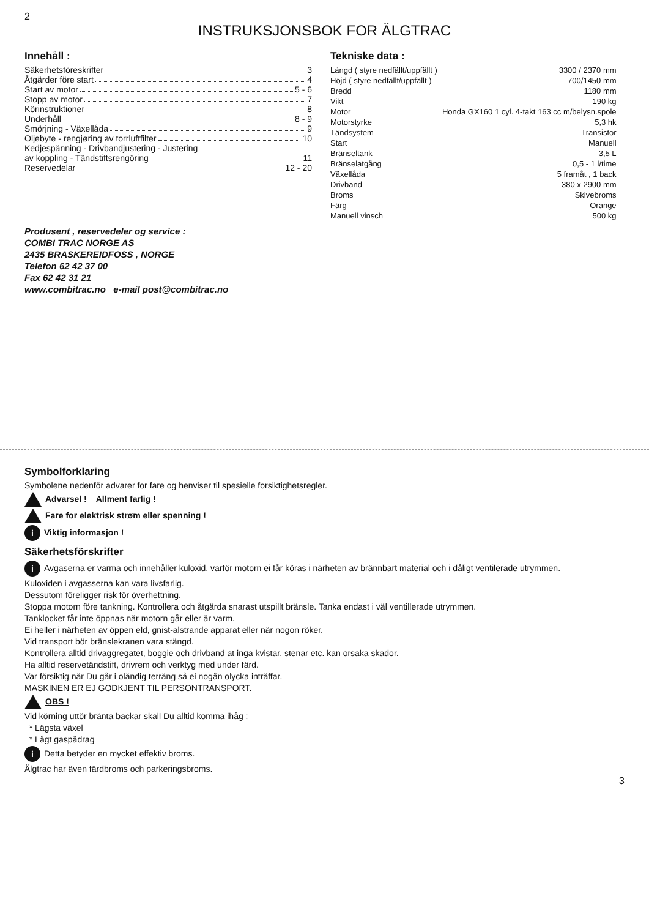2
INSTRUKSJONSBOK FOR ÄLGTRAC
Innehåll :
Säkerhetsföreskrifter 3
Åtgärder före start 4
Start av motor 5 - 6
Stopp av motor 7
Körinstruktioner 8
Underhåll 8 - 9
Smörjning - Växellåda 9
Oljebyte - rengjøring av torrluftfilter 10
Kedjespänning - Drivbandjustering - Justering
av koppling - Tändstiftsrengöring 11
Reservedelar 12 - 20
Tekniske data :
| Längd ( styre nedfällt/uppfällt ) | 3300 / 2370 mm |
| Höjd ( styre nedfällt/uppfällt ) | 700/1450 mm |
| Bredd | 1180 mm |
| Vikt | 190 kg |
| Motor | Honda GX160 1 cyl. 4-takt 163 cc m/belysn.spole |
| Motorstyrke | 5,3 hk |
| Tändsystem | Transistor |
| Start | Manuell |
| Bränseltank | 3,5 L |
| Bränselatgång | 0,5 - 1 l/time |
| Växellåda | 5 framåt , 1 back |
| Drivband | 380 x 2900 mm |
| Broms | Skivebroms |
| Färg | Orange |
| Manuell vinsch | 500 kg |
Produsent , reservedeler og service :
COMBI TRAC NORGE AS
2435 BRASKEREIDFOSS , NORGE
Telefon 62 42 37 00
Fax 62 42 31 21
www.combitrac.no e-mail post@combitrac.no
Symbolforklaring
Symbolene nedenför advarer for fare og henviser til spesielle forsiktighetsregler.
Advarsel ! Allment farlig !
Fare for elektrisk strøm eller spenning !
i Viktig informasjon !
Säkerhetsförskrifter
i Avgaserna er varma och innehåller kuloxid, varför motorn ei får köras i närheten av brännbart material och i dåligt ventilerade utrymmen.
Kuloxiden i avgasserna kan vara livsfarlig.
Dessutom föreligger risk för överhettning.
Stoppa motorn före tankning. Kontrollera och åtgärda snarast utspillt bränsle. Tanka endast i väl ventillerade utrymmen.
Tanklocket får inte öppnas när motorn går eller är varm.
Ei heller i närheten av öppen eld, gnist-alstrande apparat eller när nogon röker.
Vid transport bör bränslekranen vara stängd.
Kontrollera alltid drivaggregatet, boggie och drivband at inga kvistar, stenar etc. kan orsaka skador.
Ha alltid reservetändstift, drivrem och verktyg med under färd.
Var försiktig när Du går i oländig terräng så ei nogån olycka inträffar.
MASKINEN ER EJ GODKJENT TIL PERSONTRANSPORT.
OBS !
Vid körning uttör bränta backar skall Du alltid komma ihåg :
* Lägsta växel
* Lågt gaspådrag
i Detta betyder en mycket effektiv broms.
Älgtrac har även färdbroms och parkeringsbroms.
3